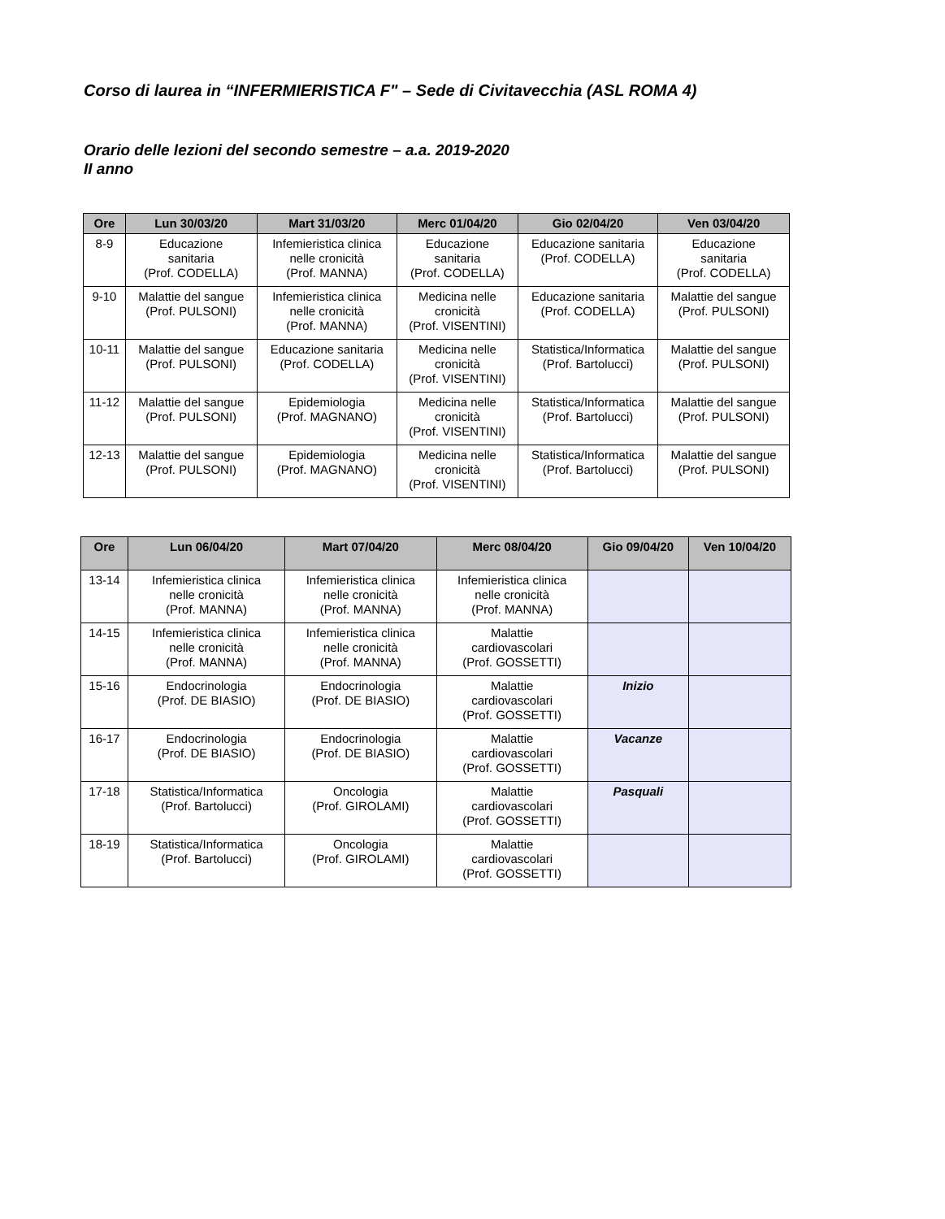Corso di laurea in “INFERMIERISTICA F" – Sede di Civitavecchia (ASL ROMA 4)
Orario delle lezioni del secondo semestre – a.a. 2019-2020
II anno
| Ore | Lun 30/03/20 | Mart 31/03/20 | Merc 01/04/20 | Gio 02/04/20 | Ven 03/04/20 |
| --- | --- | --- | --- | --- | --- |
| 8-9 | Educazione sanitaria (Prof. CODELLA) | Infemieristica clinica nelle cronicità (Prof. MANNA) | Educazione sanitaria (Prof. CODELLA) | Educazione sanitaria (Prof. CODELLA) | Educazione sanitaria (Prof. CODELLA) |
| 9-10 | Malattie del sangue (Prof. PULSONI) | Infemieristica clinica nelle cronicità (Prof. MANNA) | Medicina nelle cronicità (Prof. VISENTINI) | Educazione sanitaria (Prof. CODELLA) | Malattie del sangue (Prof. PULSONI) |
| 10-11 | Malattie del sangue (Prof. PULSONI) | Educazione sanitaria (Prof. CODELLA) | Medicina nelle cronicità (Prof. VISENTINI) | Statistica/Informatica (Prof. Bartolucci) | Malattie del sangue (Prof. PULSONI) |
| 11-12 | Malattie del sangue (Prof. PULSONI) | Epidemiologia (Prof. MAGNANO) | Medicina nelle cronicità (Prof. VISENTINI) | Statistica/Informatica (Prof. Bartolucci) | Malattie del sangue (Prof. PULSONI) |
| 12-13 | Malattie del sangue (Prof. PULSONI) | Epidemiologia (Prof. MAGNANO) | Medicina nelle cronicità (Prof. VISENTINI) | Statistica/Informatica (Prof. Bartolucci) | Malattie del sangue (Prof. PULSONI) |
| Ore | Lun 06/04/20 | Mart 07/04/20 | Merc 08/04/20 | Gio 09/04/20 | Ven 10/04/20 |
| --- | --- | --- | --- | --- | --- |
| 13-14 | Infemieristica clinica nelle cronicità (Prof. MANNA) | Infemieristica clinica nelle cronicità (Prof. MANNA) | Infemieristica clinica nelle cronicità (Prof. MANNA) | | |
| 14-15 | Infemieristica clinica nelle cronicità (Prof. MANNA) | Infemieristica clinica nelle cronicità (Prof. MANNA) | Malattie cardiovascolari (Prof. GOSSETTI) | | |
| 15-16 | Endocrinologia (Prof. DE BIASIO) | Endocrinologia (Prof. DE BIASIO) | Malattie cardiovascolari (Prof. GOSSETTI) | Inizio | |
| 16-17 | Endocrinologia (Prof. DE BIASIO) | Endocrinologia (Prof. DE BIASIO) | Malattie cardiovascolari (Prof. GOSSETTI) | Vacanze | |
| 17-18 | Statistica/Informatica (Prof. Bartolucci) | Oncologia (Prof. GIROLAMI) | Malattie cardiovascolari (Prof. GOSSETTI) | Pasquali | |
| 18-19 | Statistica/Informatica (Prof. Bartolucci) | Oncologia (Prof. GIROLAMI) | Malattie cardiovascolari (Prof. GOSSETTI) | | |